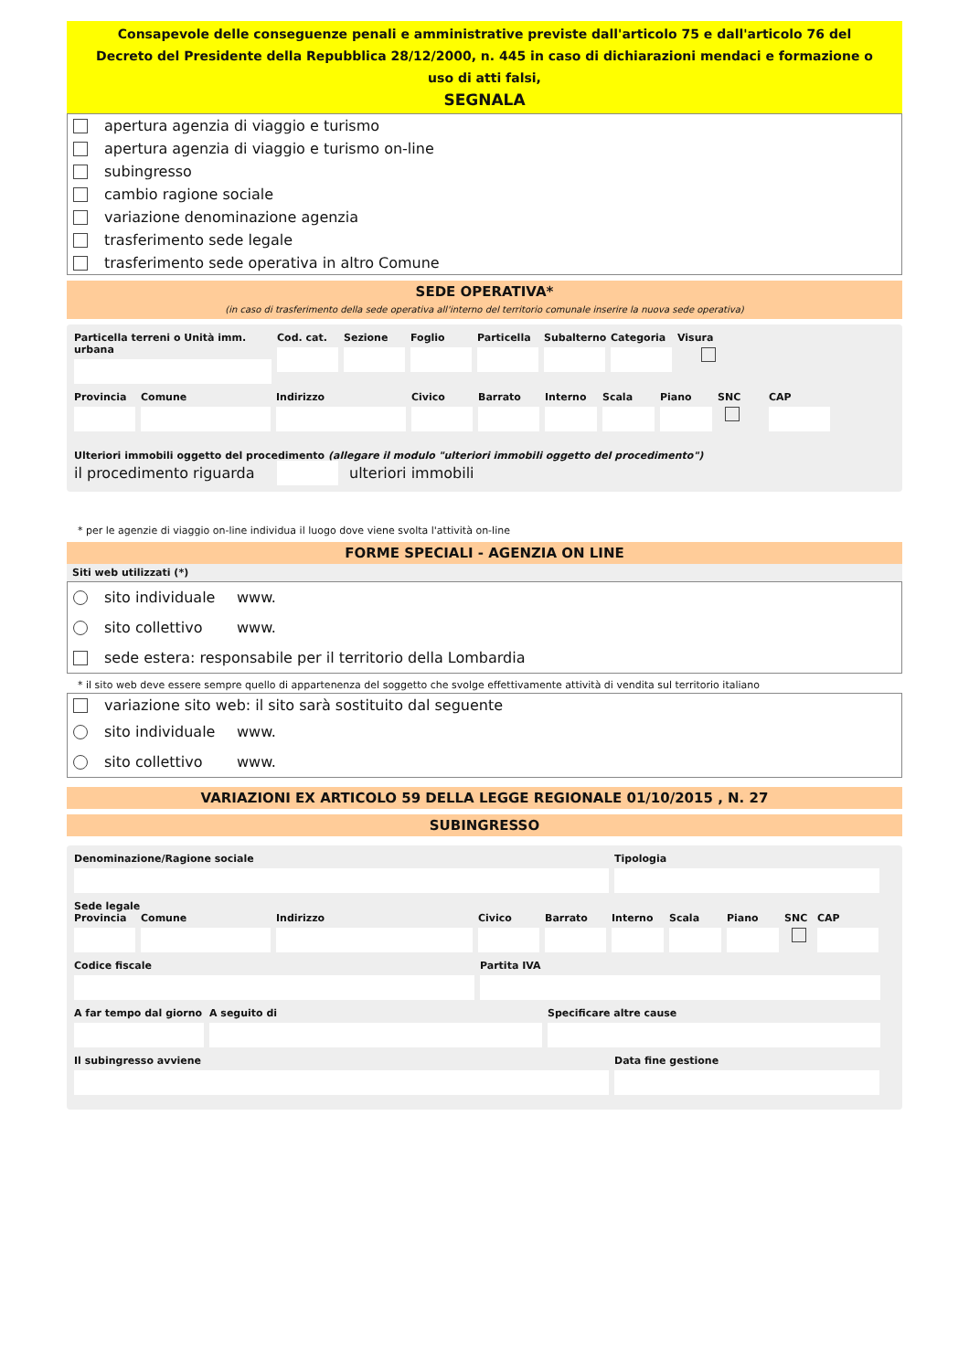Consapevole delle conseguenze penali e amministrative previste dall'articolo 75 e dall'articolo 76 del Decreto del Presidente della Repubblica 28/12/2000, n. 445 in caso di dichiarazioni mendaci e formazione o uso di atti falsi,
SEGNALA
apertura agenzia di viaggio e turismo
apertura agenzia di viaggio e turismo on-line
subingresso
cambio ragione sociale
variazione denominazione agenzia
trasferimento sede legale
trasferimento sede operativa in altro Comune
SEDE OPERATIVA*
(in caso di trasferimento della sede operativa all'interno del territorio comunale inserire la nuova sede operativa)
Particella terreni o Unità imm. urbana
Cod. cat. Sezione Foglio Particella Subalterno Categoria Visura
Provincia Comune Indirizzo Civico Barrato Interno Scala Piano SNC
CAP
Ulteriori immobili oggetto del procedimento (allegare il modulo "ulteriori immobili oggetto del procedimento")
il procedimento riguarda ulteriori immobili
* per le agenzie di viaggio on-line individua il luogo dove viene svolta l'attività on-line
FORME SPECIALI - AGENZIA ON LINE
Siti web utilizzati (*)
sito individuale www.
sito collettivo www.
sede estera: responsabile per il territorio della Lombardia
* il sito web deve essere sempre quello di appartenenza del soggetto che svolge effettivamente attività di vendita sul territorio italiano
variazione sito web: il sito sarà sostituito dal seguente
sito individuale www.
sito collettivo www.
VARIAZIONI EX ARTICOLO 59 DELLA LEGGE REGIONALE 01/10/2015 , N. 27
SUBINGRESSO
Denominazione/Ragione sociale Tipologia
Sede legale
Provincia Comune Indirizzo Civico Barrato Interno Scala Piano SNC
CAP
Codice fiscale Partita IVA
A far tempo dal giorno
A seguito di Specificare altre cause
Il subingresso avviene Data fine gestione